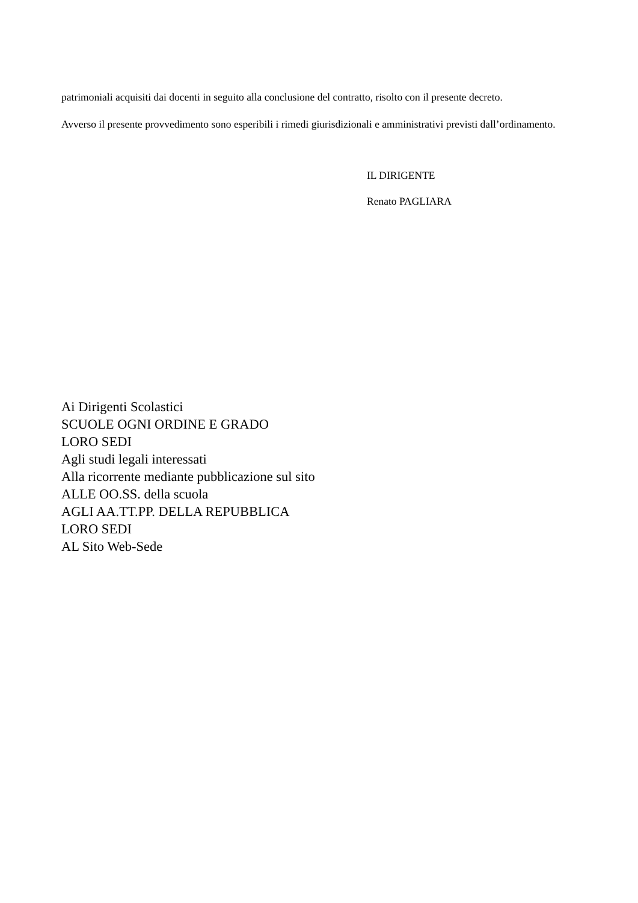patrimoniali acquisiti dai docenti in seguito alla conclusione del contratto, risolto con il presente decreto.
Avverso il presente provvedimento sono esperibili i rimedi giurisdizionali e amministrativi previsti dall’ordinamento.
IL DIRIGENTE
Renato PAGLIARA
Ai Dirigenti Scolastici
SCUOLE OGNI ORDINE E GRADO
LORO SEDI
Agli studi legali interessati
Alla ricorrente mediante pubblicazione sul sito
ALLE OO.SS. della scuola
AGLI AA.TT.PP. DELLA REPUBBLICA
LORO SEDI
AL Sito Web-Sede